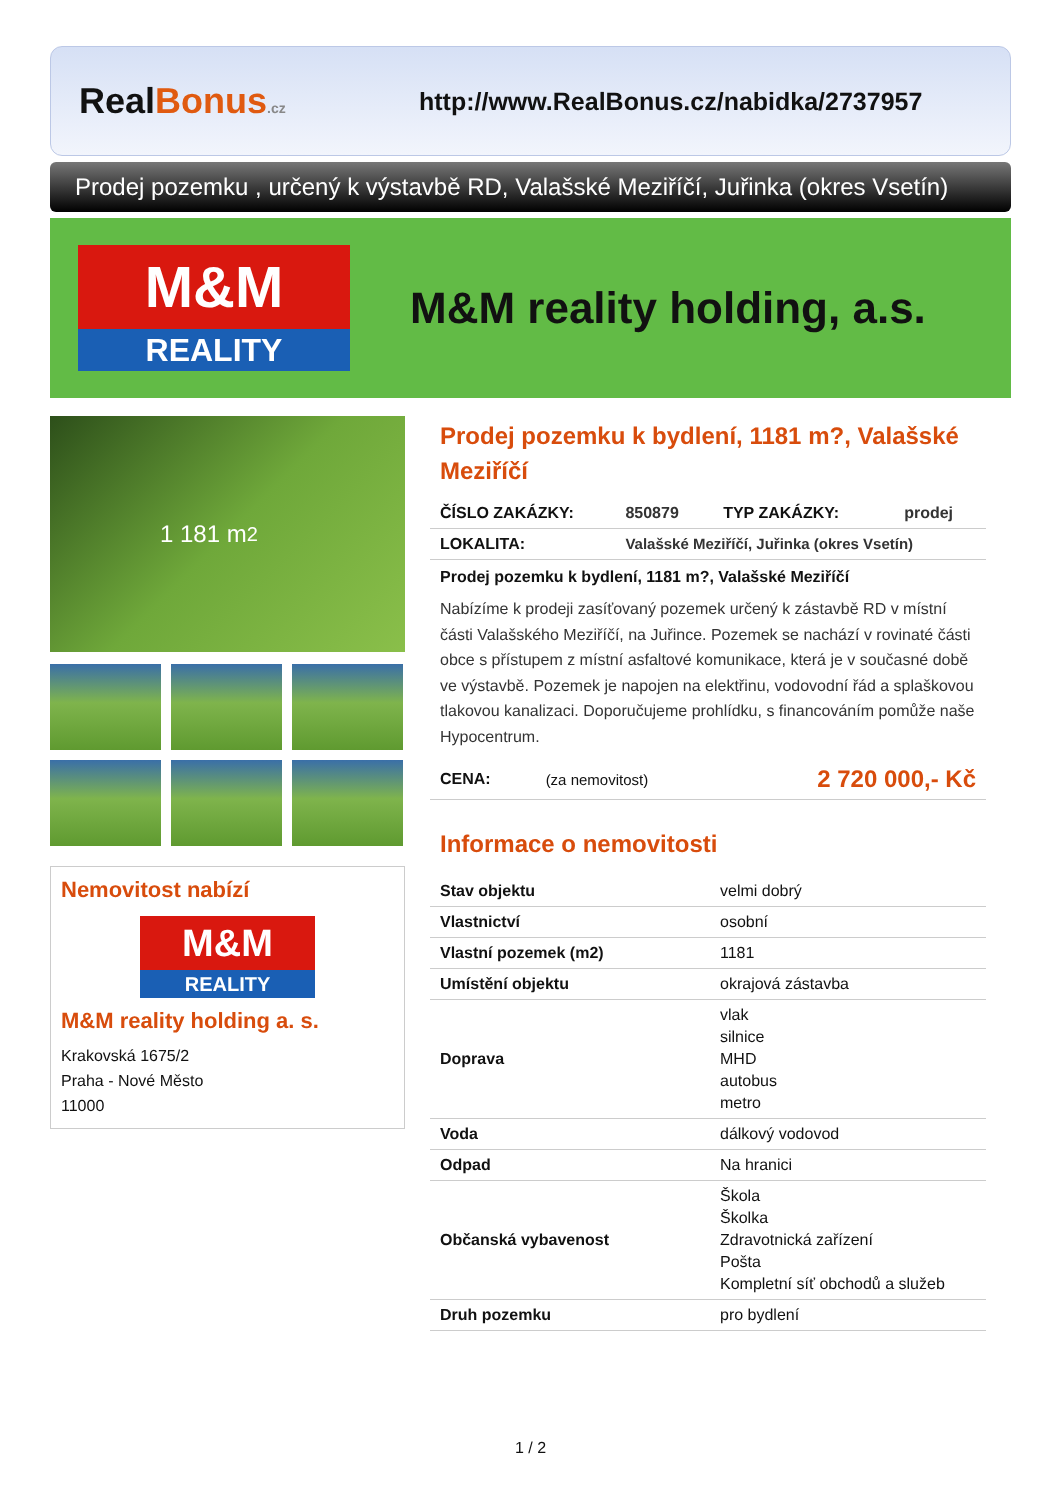RealBonus.cz
http://www.RealBonus.cz/nabidka/2737957
Prodej pozemku , určený k výstavbě RD, Valašské Meziříčí, Juřinka (okres Vsetín)
M&M
REALITY
M&M reality holding, a.s.
1 181 m<sup>2</sup>
Nemovitost nabízí
M&M
REALITY
M&M reality holding a. s.
Krakovská 1675/2
Praha - Nové Město
11000
Prodej pozemku k bydlení, 1181 m?, Valašské Meziříčí
| ČÍSLO ZAKÁZKY: | 850879 | TYP ZAKÁZKY: | prodej |
| LOKALITA: | Valašské Meziříčí, Juřinka (okres Vsetín) | | |
Prodej pozemku k bydlení, 1181 m?, Valašské Meziříčí
Nabízíme k prodeji zasíťovaný pozemek určený k zástavbě RD v místní části Valašského Meziříčí, na Juřince. Pozemek se nachází v rovinaté části obce s přístupem z místní asfaltové komunikace, která je v současné době ve výstavbě. Pozemek je napojen na elektřinu, vodovodní řád a splaškovou tlakovou kanalizaci. Doporučujeme prohlídku, s financováním pomůže naše Hypocentrum.
| CENA: | (za nemovitost) | 2 720 000,- Kč |
Informace o nemovitosti
| Stav objektu | velmi dobrý |
| Vlastnictví | osobní |
| Vlastní pozemek (m2) | 1181 |
| Umístění objektu | okrajová zástavba |
| Doprava | vlak silnice MHD autobus metro |
| Voda | dálkový vodovod |
| Odpad | Na hranici |
| Občanská vybavenost | Škola Školka Zdravotnická zařízení Pošta Kompletní síť obchodů a služeb |
| Druh pozemku | pro bydlení |
1 / 2